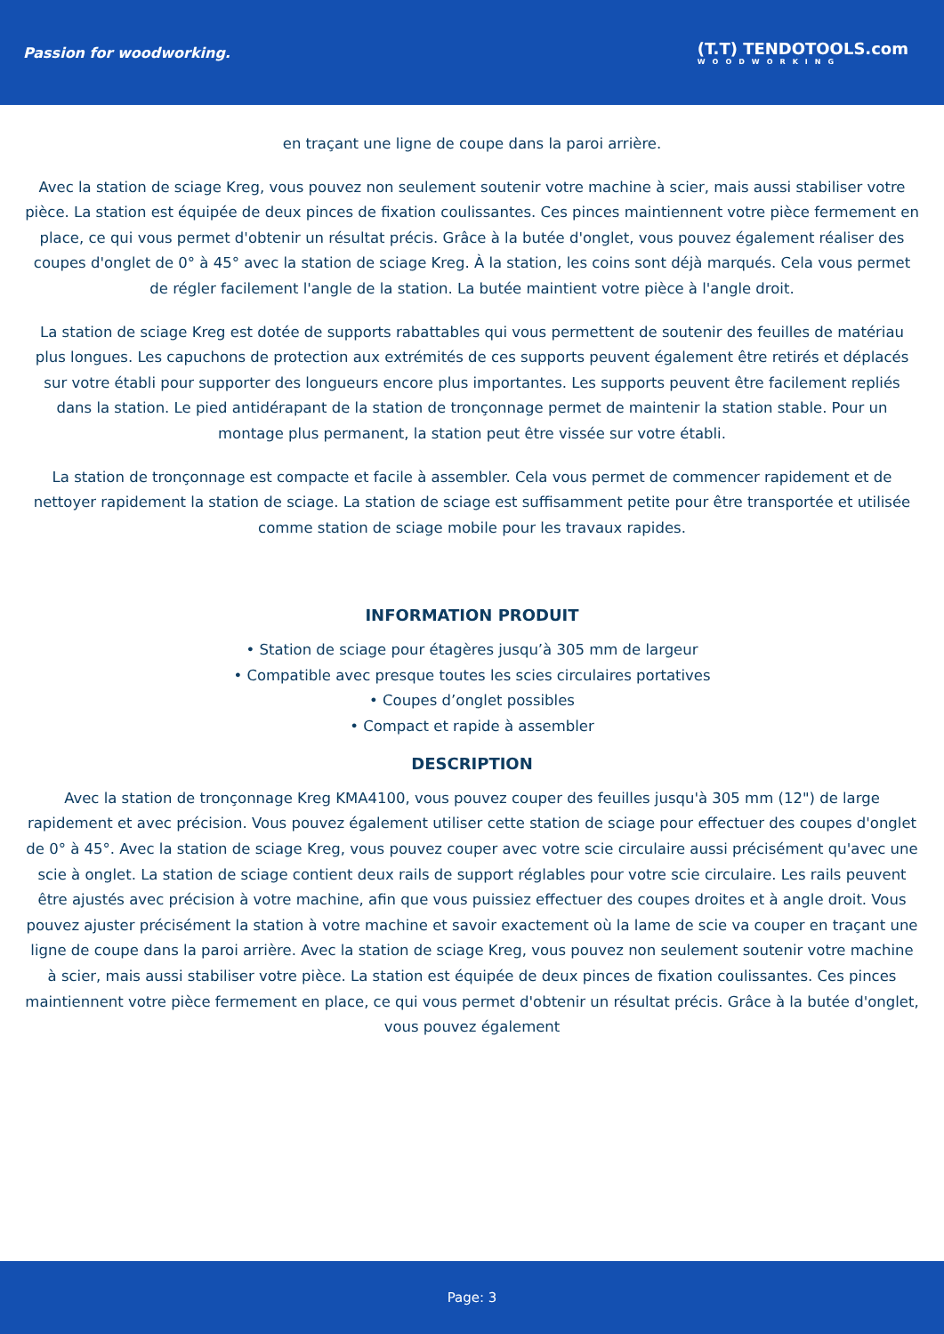Passion for woodworking.
(T.T) TENDOTOOLS.com
WOODWORKING
en traçant une ligne de coupe dans la paroi arrière.
Avec la station de sciage Kreg, vous pouvez non seulement soutenir votre machine à scier, mais aussi stabiliser votre pièce. La station est équipée de deux pinces de fixation coulissantes. Ces pinces maintiennent votre pièce fermement en place, ce qui vous permet d'obtenir un résultat précis. Grâce à la butée d'onglet, vous pouvez également réaliser des coupes d'onglet de 0° à 45° avec la station de sciage Kreg. À la station, les coins sont déjà marqués. Cela vous permet de régler facilement l'angle de la station. La butée maintient votre pièce à l'angle droit.
La station de sciage Kreg est dotée de supports rabattables qui vous permettent de soutenir des feuilles de matériau plus longues. Les capuchons de protection aux extrémités de ces supports peuvent également être retirés et déplacés sur votre établi pour supporter des longueurs encore plus importantes. Les supports peuvent être facilement repliés dans la station. Le pied antidérapant de la station de tronçonnage permet de maintenir la station stable. Pour un montage plus permanent, la station peut être vissée sur votre établi.
La station de tronçonnage est compacte et facile à assembler. Cela vous permet de commencer rapidement et de nettoyer rapidement la station de sciage. La station de sciage est suffisamment petite pour être transportée et utilisée comme station de sciage mobile pour les travaux rapides.
INFORMATION PRODUIT
• Station de sciage pour étagères jusqu’à 305 mm de largeur
• Compatible avec presque toutes les scies circulaires portatives
• Coupes d’onglet possibles
• Compact et rapide à assembler
DESCRIPTION
Avec la station de tronçonnage Kreg KMA4100, vous pouvez couper des feuilles jusqu'à 305 mm (12") de large rapidement et avec précision. Vous pouvez également utiliser cette station de sciage pour effectuer des coupes d'onglet de 0° à 45°. Avec la station de sciage Kreg, vous pouvez couper avec votre scie circulaire aussi précisément qu'avec une scie à onglet. La station de sciage contient deux rails de support réglables pour votre scie circulaire. Les rails peuvent être ajustés avec précision à votre machine, afin que vous puissiez effectuer des coupes droites et à angle droit. Vous pouvez ajuster précisément la station à votre machine et savoir exactement où la lame de scie va couper en traçant une ligne de coupe dans la paroi arrière. Avec la station de sciage Kreg, vous pouvez non seulement soutenir votre machine à scier, mais aussi stabiliser votre pièce. La station est équipée de deux pinces de fixation coulissantes. Ces pinces maintiennent votre pièce fermement en place, ce qui vous permet d'obtenir un résultat précis. Grâce à la butée d'onglet, vous pouvez également
Page: 3